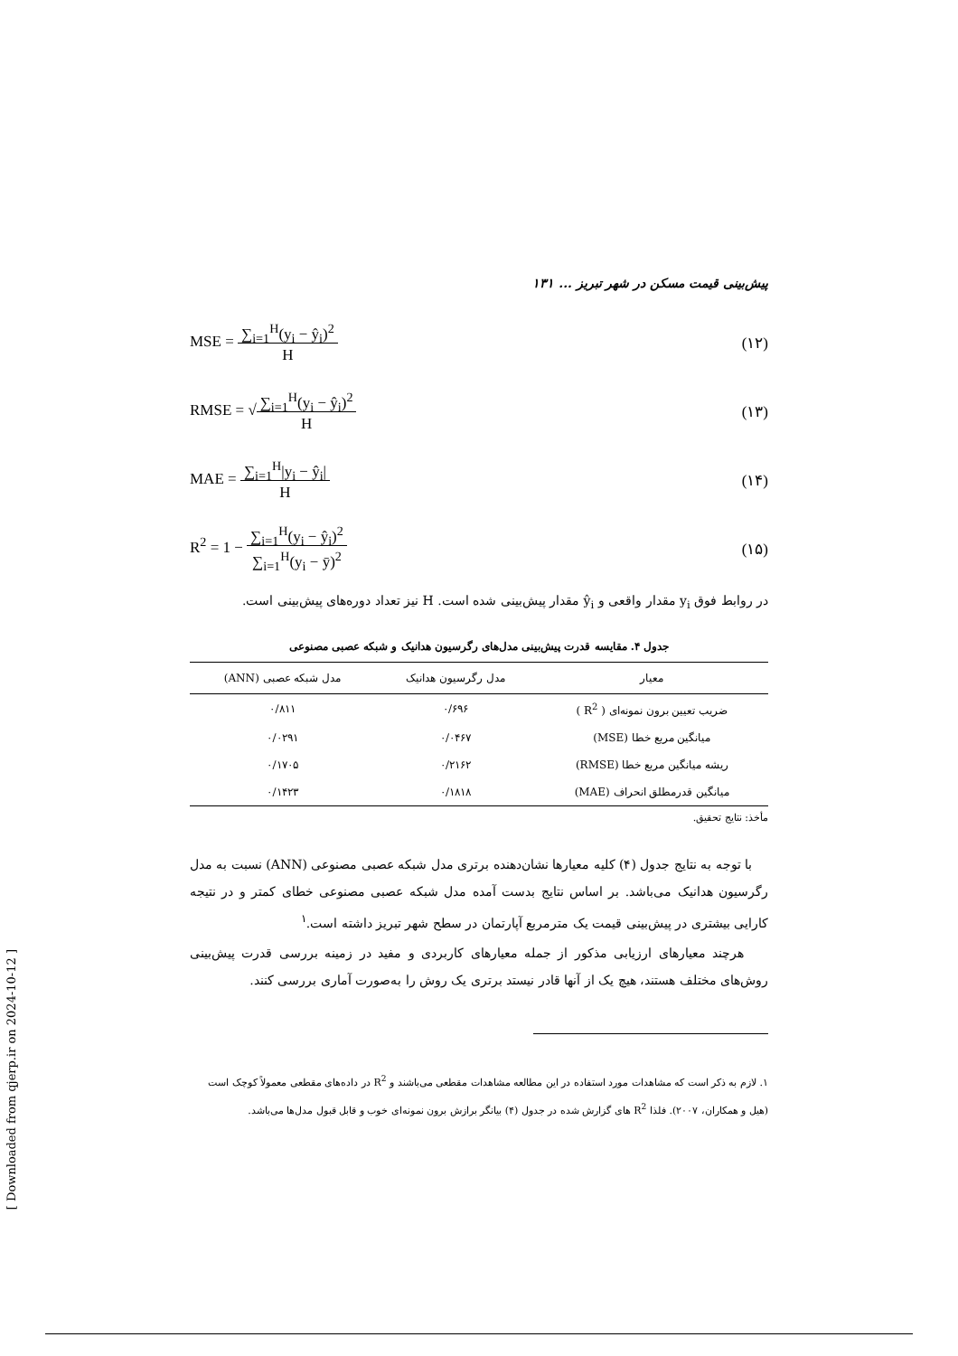پیش‌بینی قیمت مسکن در شهر تبریز ... ۱۳۱
MSE = ∑<sub>i=1</sub><sup>H</sup>(y<sub>i</sub> − ŷ<sub>i</sub>)<sup>2</sup>
H (۱۲)
RMSE = √∑<sub>i=1</sub><sup>H</sup>(y<sub>i</sub> − ŷ<sub>i</sub>)<sup>2</sup>
H (۱۳)
MAE = ∑<sub>i=1</sub><sup>H</sup>|y<sub>i</sub> − ŷ<sub>i</sub>|
H (۱۴)
R<sup>2</sup> = 1 − ∑<sub>i=1</sub><sup>H</sup>(y<sub>i</sub> − ŷ<sub>i</sub>)<sup>2</sup>
∑<sub>i=1</sub><sup>H</sup>(y<sub>i</sub> − ȳ)<sup>2</sup> (۱۵)
در روابط فوق y<sub>i</sub> مقدار واقعی و ŷ<sub>i</sub> مقدار پیش‌بینی شده است. H نیز تعداد دوره‌های پیش‌بینی است.
جدول ۴. مقایسه قدرت پیش‌بینی مدل‌های رگرسیون هدانیک و شبکه عصبی مصنوعی
| معیار | مدل رگرسیون هدانیک | مدل شبکه عصبی (ANN) |
| --- | --- | --- |
| ضریب تعیین برون نمونه‌ای ( R<sup>2</sup> ) | ۰/۶۹۶ | ۰/۸۱۱ |
| میانگین مربع خطا (MSE) | ۰/۰۴۶۷ | ۰/۰۲۹۱ |
| ریشه میانگین مربع خطا (RMSE) | ۰/۲۱۶۲ | ۰/۱۷۰۵ |
| میانگین قدرمطلق انحراف (MAE) | ۰/۱۸۱۸ | ۰/۱۴۲۳ |
مأخذ: نتایج تحقیق.
با توجه به نتایج جدول (۴) کلیه معیارها نشان‌دهنده برتری مدل شبکه عصبی مصنوعی (ANN) نسبت به مدل رگرسیون هدانیک می‌باشد. بر اساس نتایج بدست آمده مدل شبکه عصبی مصنوعی خطای کمتر و در نتیجه کارایی بیشتری در پیش‌بینی قیمت یک مترمربع آپارتمان در سطح شهر تبریز داشته است.<sup>۱</sup>
هرچند معیارهای ارزیابی مذکور از جمله معیارهای کاربردی و مفید در زمینه بررسی قدرت پیش‌بینی روش‌های مختلف هستند، هیچ یک از آنها قادر نیستد برتری یک روش را به‌صورت آماری بررسی کنند.
۱. لازم به ذکر است که مشاهدات مورد استفاده در این مطالعه مشاهدات مقطعی می‌باشند و R<sup>2</sup> در داده‌های مقطعی معمولاً کوچک است (هیل و همکاران، ۲۰۰۷). فلذا R<sup>2</sup> های گزارش شده در جدول (۴) بیانگر برازش برون نمونه‌ای خوب و قابل قبول مدل‌ها می‌باشد.
[ Downloaded from qjerp.ir on 2024-10-12 ]